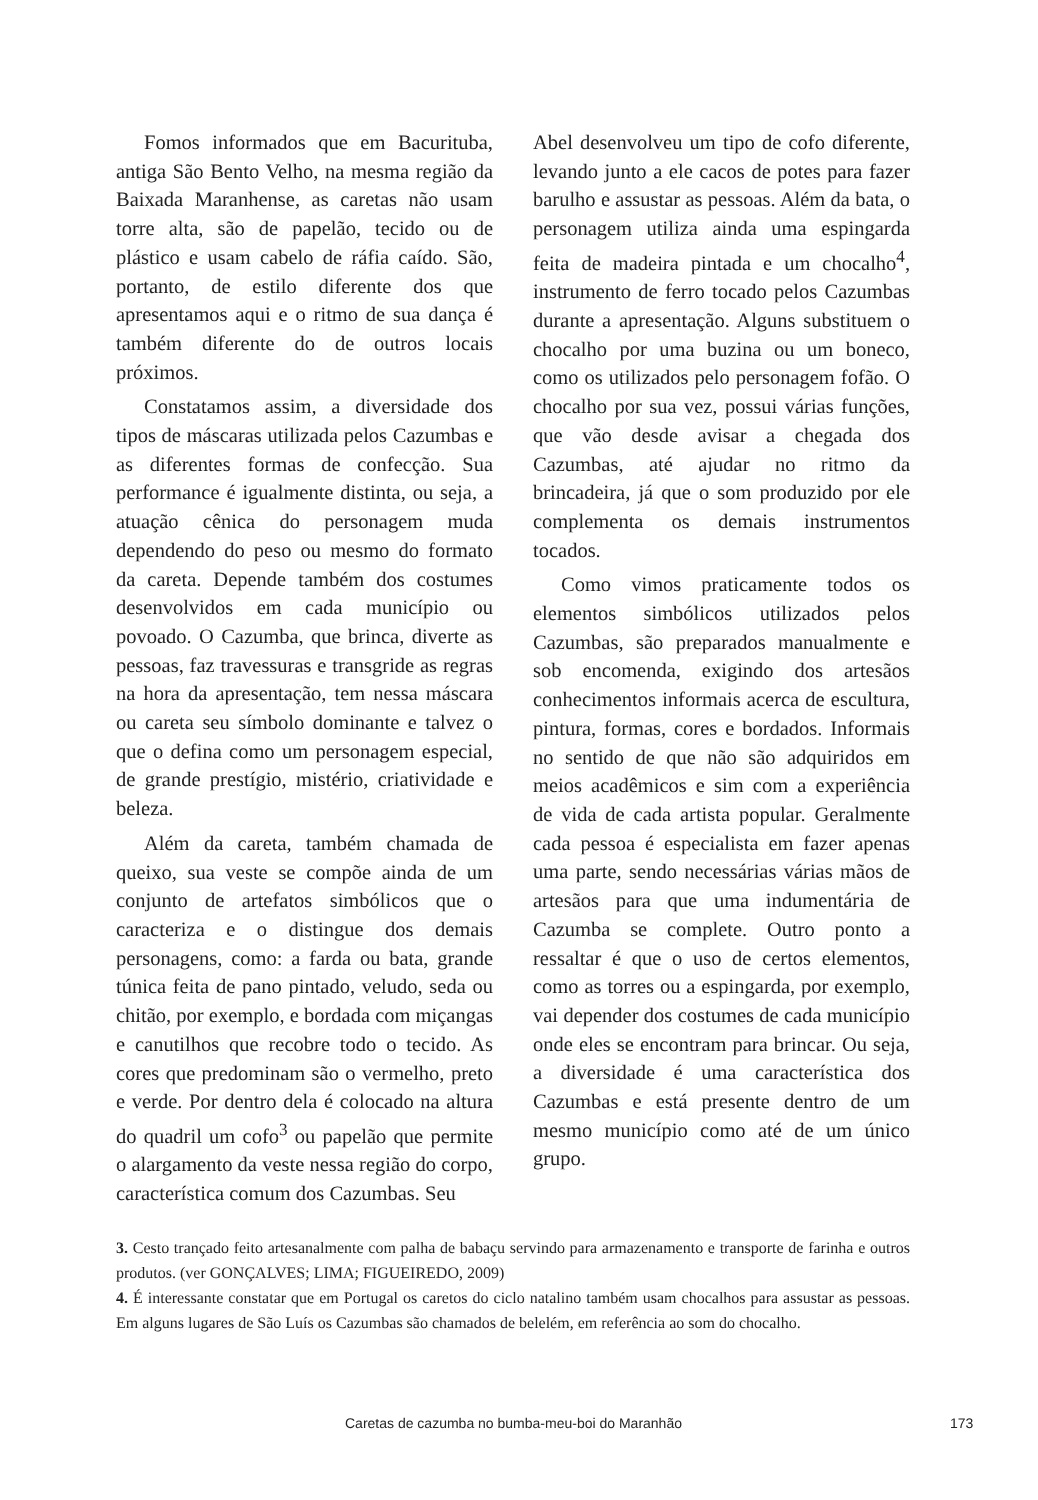Fomos informados que em Bacurituba, antiga São Bento Velho, na mesma região da Baixada Maranhense, as caretas não usam torre alta, são de papelão, tecido ou de plástico e usam cabelo de ráfia caído. São, portanto, de estilo diferente dos que apresentamos aqui e o ritmo de sua dança é também diferente do de outros locais próximos.
Constatamos assim, a diversidade dos tipos de máscaras utilizada pelos Cazumbas e as diferentes formas de confecção. Sua performance é igualmente distinta, ou seja, a atuação cênica do personagem muda dependendo do peso ou mesmo do formato da careta. Depende também dos costumes desenvolvidos em cada município ou povoado. O Cazumba, que brinca, diverte as pessoas, faz travessuras e transgride as regras na hora da apresentação, tem nessa máscara ou careta seu símbolo dominante e talvez o que o defina como um personagem especial, de grande prestígio, mistério, criatividade e beleza.
Além da careta, também chamada de queixo, sua veste se compõe ainda de um conjunto de artefatos simbólicos que o caracteriza e o distingue dos demais personagens, como: a farda ou bata, grande túnica feita de pano pintado, veludo, seda ou chitão, por exemplo, e bordada com miçangas e canutilhos que recobre todo o tecido. As cores que predominam são o vermelho, preto e verde. Por dentro dela é colocado na altura do quadril um cofo<sup>3</sup> ou papelão que permite o alargamento da veste nessa região do corpo, característica comum dos Cazumbas. Seu
Abel desenvolveu um tipo de cofo diferente, levando junto a ele cacos de potes para fazer barulho e assustar as pessoas. Além da bata, o personagem utiliza ainda uma espingarda feita de madeira pintada e um chocalho<sup>4</sup>, instrumento de ferro tocado pelos Cazumbas durante a apresentação. Alguns substituem o chocalho por uma buzina ou um boneco, como os utilizados pelo personagem fofão. O chocalho por sua vez, possui várias funções, que vão desde avisar a chegada dos Cazumbas, até ajudar no ritmo da brincadeira, já que o som produzido por ele complementa os demais instrumentos tocados.
Como vimos praticamente todos os elementos simbólicos utilizados pelos Cazumbas, são preparados manualmente e sob encomenda, exigindo dos artesãos conhecimentos informais acerca de escultura, pintura, formas, cores e bordados. Informais no sentido de que não são adquiridos em meios acadêmicos e sim com a experiência de vida de cada artista popular. Geralmente cada pessoa é especialista em fazer apenas uma parte, sendo necessárias várias mãos de artesãos para que uma indumentária de Cazumba se complete. Outro ponto a ressaltar é que o uso de certos elementos, como as torres ou a espingarda, por exemplo, vai depender dos costumes de cada município onde eles se encontram para brincar. Ou seja, a diversidade é uma característica dos Cazumbas e está presente dentro de um mesmo município como até de um único grupo.
3. Cesto trançado feito artesanalmente com palha de babaçu servindo para armazenamento e transporte de farinha e outros produtos. (ver GONÇALVES; LIMA; FIGUEIREDO, 2009)
4. É interessante constatar que em Portugal os caretos do ciclo natalino também usam chocalhos para assustar as pessoas. Em alguns lugares de São Luís os Cazumbas são chamados de belelém, em referência ao som do chocalho.
Caretas de cazumba no bumba-meu-boi do Maranhão 173